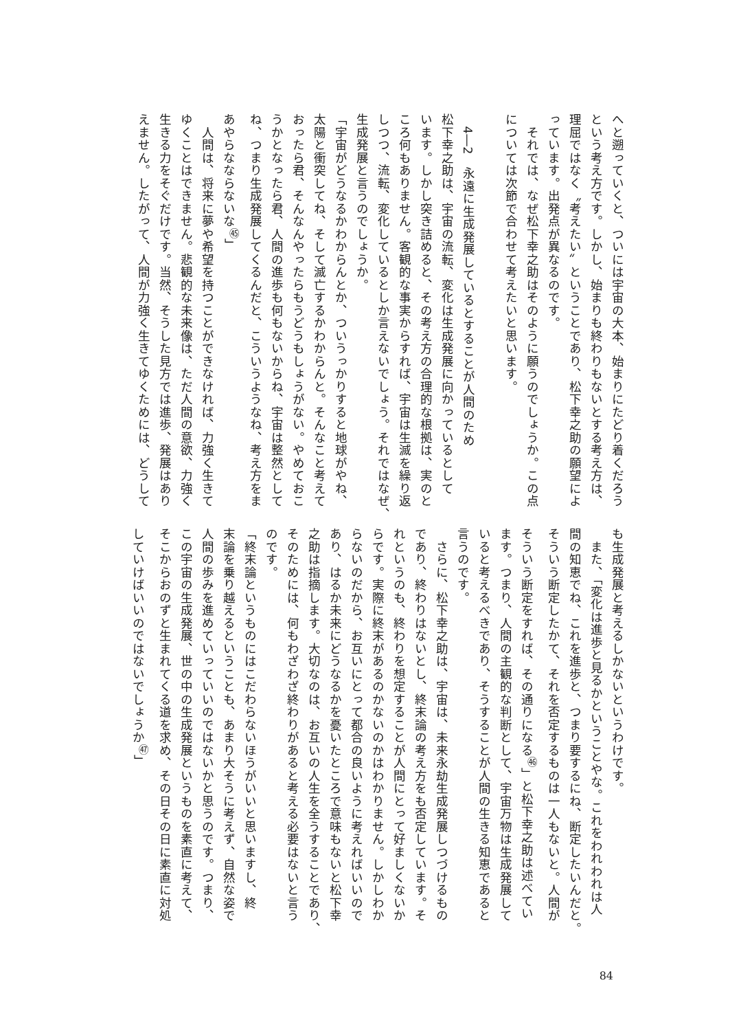へと遡っていくと、ついには宇宙の大本、始まりにたどり着くだろう
という考え方です。しかし、始まりも終わりもないとする考え方は、
理屈ではなく〝考えたい〟ということであり、松下幸之助の願望によ
っています。出発点が異なるのです。
　それでは、なぜ松下幸之助はそのように願うのでしょうか。この点
については次節で合わせて考えたいと思います。
　
　4―2　永遠に生成発展しているとすることが人間のため
松下幸之助は、宇宙の流転、変化は生成発展に向かっているとして
います。しかし突き詰めると、その考え方の合理的な根拠は、実のと
ころ何もありません。客観的な事実からすれば、宇宙は生滅を繰り返
しつつ、流転、変化しているとしか言えないでしょう。それではなぜ、
生成発展と言うのでしょうか。
「宇宙がどうなるかわからんとか、ついうっかりすると地球がやね、
太陽と衝突してね、そして滅亡するかわからんと。そんなこと考えて
おったら君、そんなんやったらもうどうもしょうがない。やめておこ
うかとなったら君、人間の進歩も何もないからね、宇宙は整然として
ね、つまり生成発展してくるんだと、こういうようなね、考え方をま
あやらなならないな<sup>㊺</sup>」
　人間は、将来に夢や希望を持つことができなければ、力強く生きて
ゆくことはできません。悲観的な未来像は、ただ人間の意欲、力強く
生きる力をそぐだけです。当然、そうした見方では進歩、発展はあり
えません。したがって、人間が力強く生きてゆくためには、どうして
も生成発展と考えるしかないというわけです。
　また、「変化は進歩と見るかということやな。これをわれわれは人
間の知恵でね、これを進歩と、つまり要するにね、断定したいんだと。
そういう断定したかて、それを否定するものは一人もないと。人間が
そういう断定をすれば、その通りになる<sup>㊻</sup>」と松下幸之助は述べてい
ます。つまり、人間の主観的な判断として、宇宙万物は生成発展して
いると考えるべきであり、そうすることが人間の生きる知恵であると
言うのです。
　さらに、松下幸之助は、宇宙は、未来永劫生成発展しつづけるもの
であり、終わりはないとし、終末論の考え方をも否定しています。そ
れというのも、終わりを想定することが人間にとって好ましくないか
らです。実際に終末があるのかないのかはわかりません。しかしわか
らないのだから、お互いにとって都合の良いように考えればいいので
あり、はるか未来にどうなるかを憂いたところで意味もないと松下幸
之助は指摘します。大切なのは、お互いの人生を全うすることであり、
そのためには、何もわざわざ終わりがあると考える必要はないと言う
のです。
「終末論というものにはこだわらないほうがいいと思いますし、終
末論を乗り越えるということも、あまり大そうに考えず、自然な姿で
人間の歩みを進めていっていいのではないかと思うのです。つまり、
この宇宙の生成発展、世の中の生成発展というものを素直に考えて、
そこからおのずと生まれてくる道を求め、その日その日に素直に対処
していけばいいのではないでしょうか<sup>㊼</sup>」
84